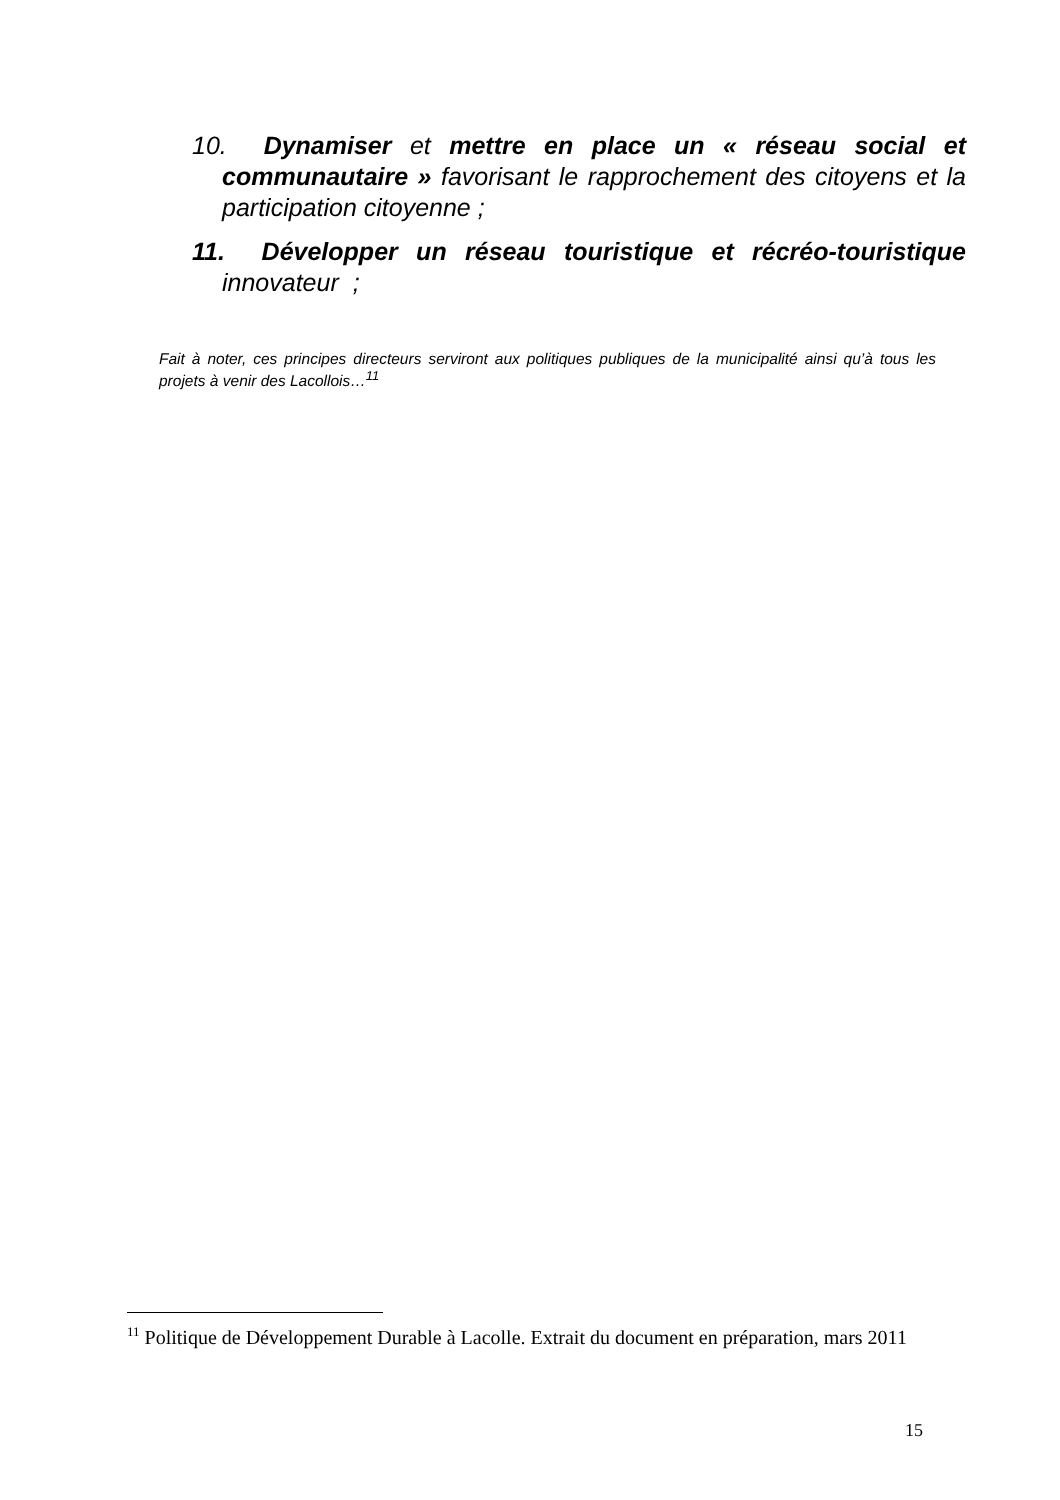10. Dynamiser et mettre en place un « réseau social et communautaire » favorisant le rapprochement des citoyens et la participation citoyenne ;
11. Développer un réseau touristique et récréo-touristique innovateur ;
Fait à noter, ces principes directeurs serviront aux politiques publiques de la municipalité ainsi qu’à tous les projets à venir des Lacollois…<sup>11</sup>
<sup>11</sup> Politique de Développement Durable à Lacolle. Extrait du document en préparation, mars 2011
15